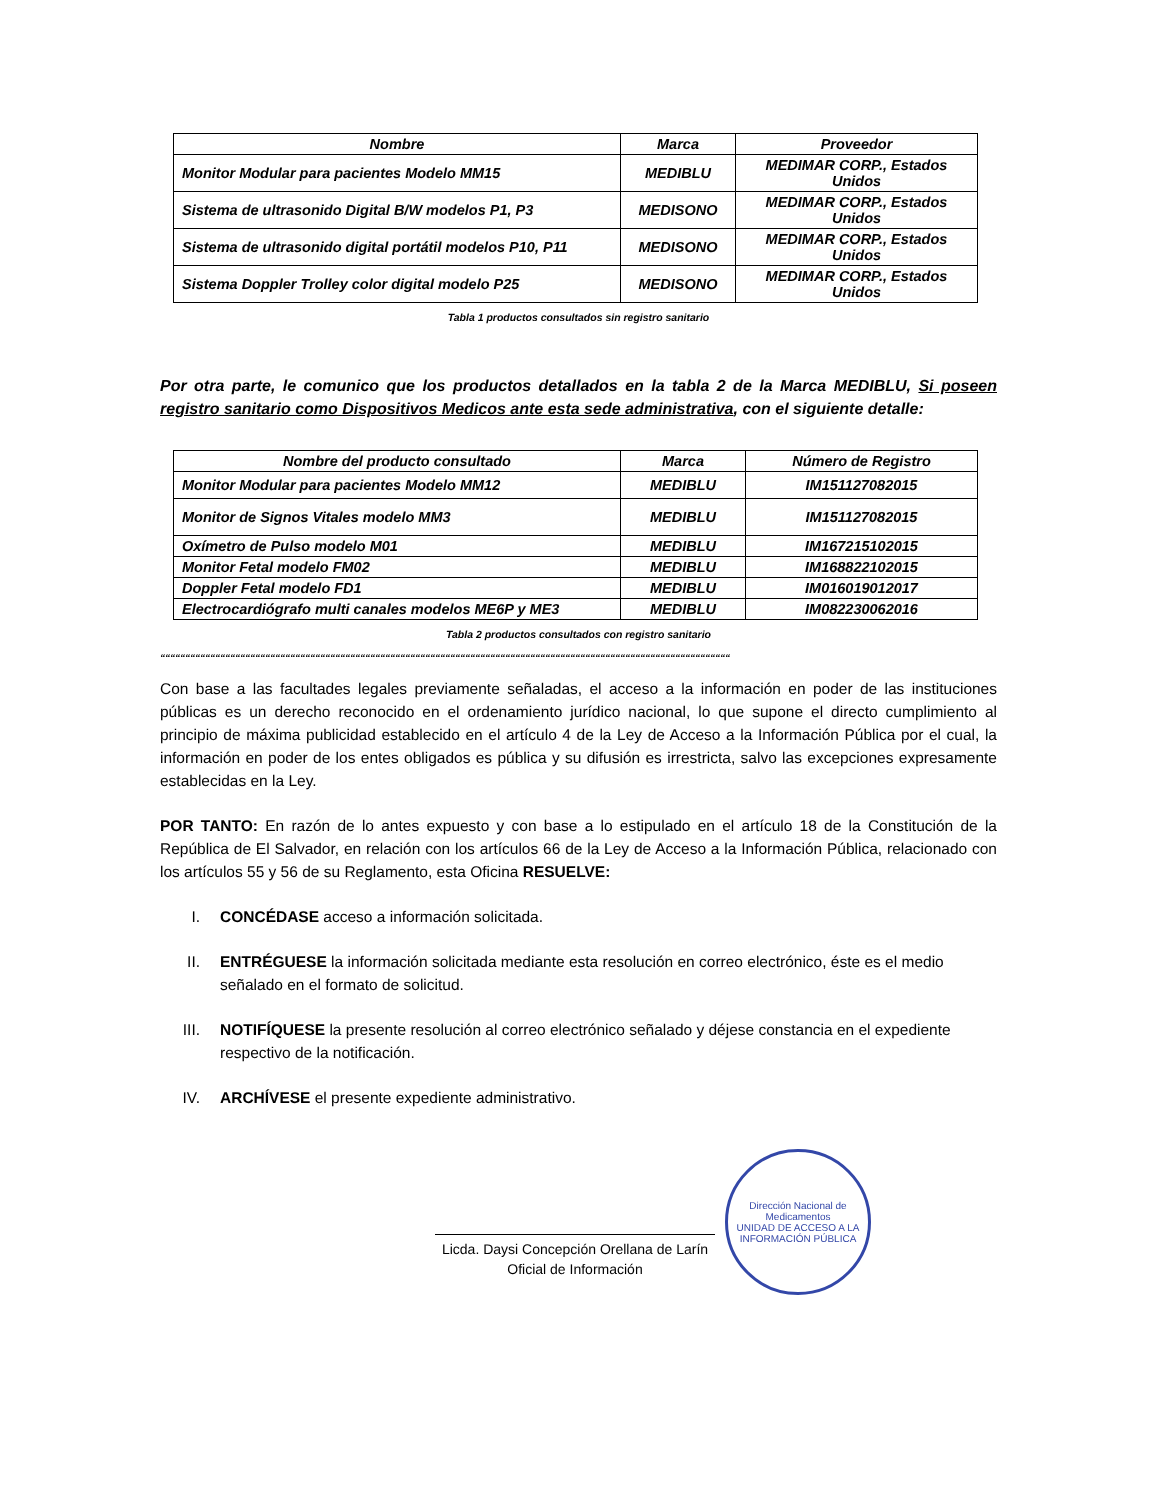| Nombre | Marca | Proveedor |
| --- | --- | --- |
| Monitor Modular para pacientes Modelo MM15 | MEDIBLU | MEDIMAR CORP., Estados Unidos |
| Sistema de ultrasonido Digital B/W modelos P1, P3 | MEDISONO | MEDIMAR CORP., Estados Unidos |
| Sistema de ultrasonido digital portátil modelos P10, P11 | MEDISONO | MEDIMAR CORP., Estados Unidos |
| Sistema Doppler Trolley color digital modelo P25 | MEDISONO | MEDIMAR CORP., Estados Unidos |
Tabla 1 productos consultados sin registro sanitario
Por otra parte, le comunico que los productos detallados en la tabla 2 de la Marca MEDIBLU, Si poseen registro sanitario como Dispositivos Medicos ante esta sede administrativa, con el siguiente detalle:
| Nombre del producto consultado | Marca | Número de Registro |
| --- | --- | --- |
| Monitor Modular para pacientes Modelo MM12 | MEDIBLU | IM151127082015 |
| Monitor de Signos Vitales modelo MM3 | MEDIBLU | IM151127082015 |
| Oxímetro de Pulso modelo M01 | MEDIBLU | IM167215102015 |
| Monitor Fetal modelo FM02 | MEDIBLU | IM168822102015 |
| Doppler Fetal modelo FD1 | MEDIBLU | IM016019012017 |
| Electrocardiógrafo multi canales modelos ME6P y ME3 | MEDIBLU | IM082230062016 |
Tabla 2 productos consultados con registro sanitario
““““““““““““““““““““““““““““““““““““““““““““““““““““““““““““““““““““““““““““““““““““““““““““““““““““““““““““““““““
Con base a las facultades legales previamente señaladas, el acceso a la información en poder de las instituciones públicas es un derecho reconocido en el ordenamiento jurídico nacional, lo que supone el directo cumplimiento al principio de máxima publicidad establecido en el artículo 4 de la Ley de Acceso a la Información Pública por el cual, la información en poder de los entes obligados es pública y su difusión es irrestricta, salvo las excepciones expresamente establecidas en la Ley.
POR TANTO: En razón de lo antes expuesto y con base a lo estipulado en el artículo 18 de la Constitución de la República de El Salvador, en relación con los artículos 66 de la Ley de Acceso a la Información Pública, relacionado con los artículos 55 y 56 de su Reglamento, esta Oficina RESUELVE:
I. CONCÉDASE acceso a información solicitada.
II. ENTRÉGUESE la información solicitada mediante esta resolución en correo electrónico, éste es el medio señalado en el formato de solicitud.
III. NOTIFÍQUESE la presente resolución al correo electrónico señalado y déjese constancia en el expediente respectivo de la notificación.
IV. ARCHÍVESE el presente expediente administrativo.
Licda. Daysi Concepción Orellana de Larín
Oficial de Información
Dirección Nacional de Medicamentos
UNIDAD DE ACCESO A LA INFORMACIÓN PÚBLICA